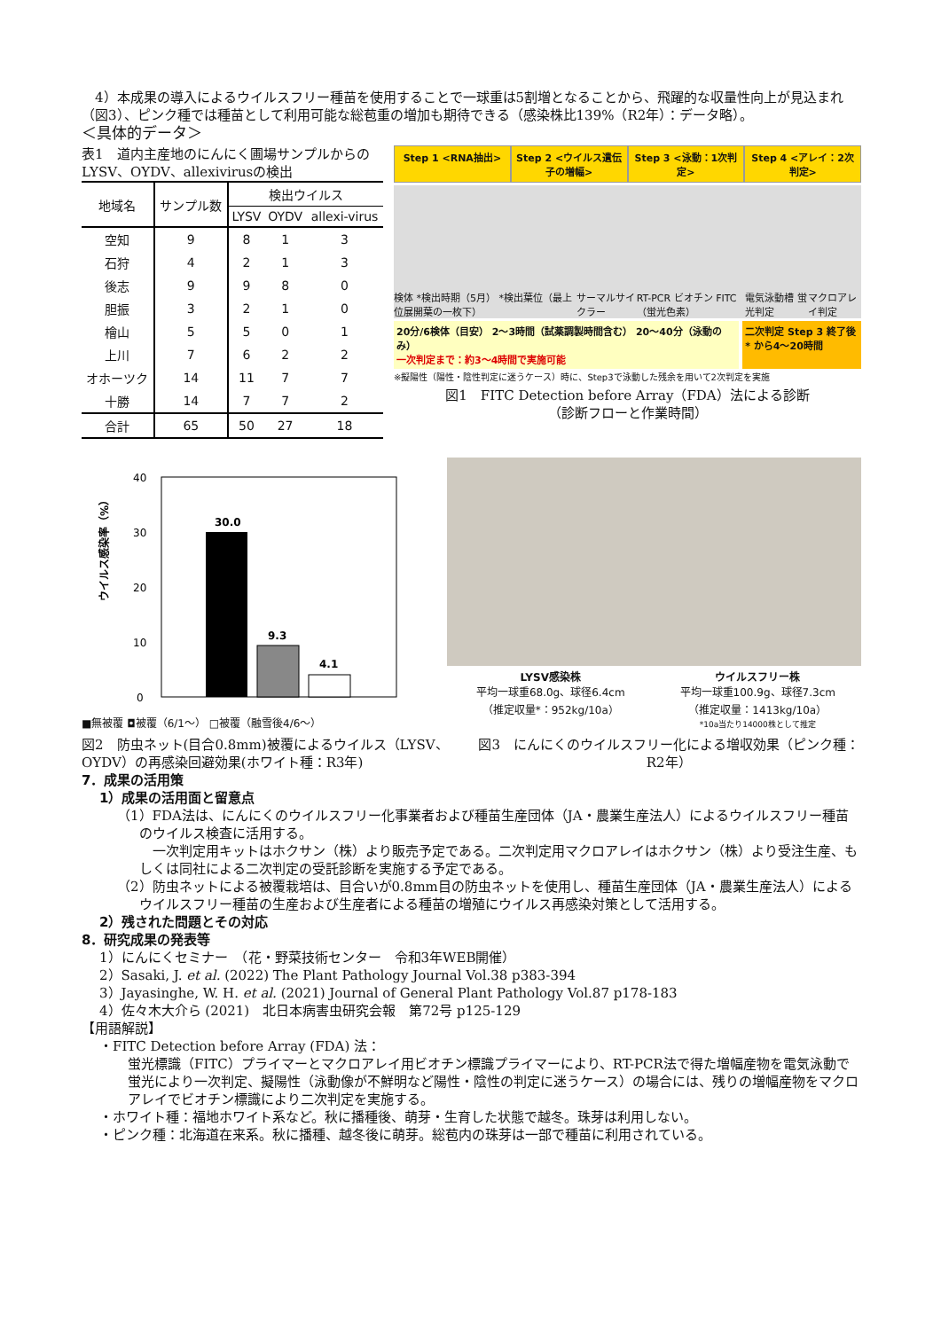4）本成果の導入によるウイルスフリー種苗を使用することで一球重は5割増となることから、飛躍的な収量性向上が見込まれ（図3）、ピンク種では種苗として利用可能な総苞重の増加も期待できる（感染株比139%（R2年）：データ略）。
＜具体的データ＞
表1　道内主産地のにんにく圃場サンプルからのLYSV、OYDV、allexivirusの検出
| 地域名 | サンプル数 | 検出ウイルス | | |
| --- | --- | --- | --- | --- |
| | | LYSV | OYDV | allexi-virus |
| 空知 | 9 | 8 | 1 | 3 |
| 石狩 | 4 | 2 | 1 | 3 |
| 後志 | 9 | 9 | 8 | 0 |
| 胆振 | 3 | 2 | 1 | 0 |
| 檜山 | 5 | 5 | 0 | 1 |
| 上川 | 7 | 6 | 2 | 2 |
| オホーツク | 14 | 11 | 7 | 7 |
| 十勝 | 14 | 7 | 7 | 2 |
| 合計 | 65 | 50 | 27 | 18 |
Step 1 <RNA抽出> Step 2 <ウイルス遺伝子の増幅> Step 3 <泳動：1次判定> Step 4 <アレイ：2次判定>
検体 *検出時期（5月） *検出葉位（最上位展開葉の一枚下） サーマルサイクラー RT-PCR ビオチン FITC（蛍光色素） 電気泳動槽 蛍光判定 マクロアレイ判定
20分/6検体（目安） 2〜3時間（試薬調製時間含む） 20〜40分（泳動のみ）
一次判定まで：約3〜4時間で実施可能
二次判定 Step 3 終了後* から4〜20時間
※擬陽性（陽性・陰性判定に迷うケース）時に、Step3で泳動した残余を用いて2次判定を実施
図1　FITC Detection before Array（FDA）法による診断
（診断フローと作業時間）
ウイルス感染率（%）
40
30
20
10
0
30.0
9.3
4.1
■無被覆 ◘被覆（6/1〜） □被覆（融雪後4/6〜）
LYSV感染株
平均一球重68.0g、球径6.4cm
（推定収量*：952kg/10a）
ウイルスフリー株
平均一球重100.9g、球径7.3cm
（推定収量：1413kg/10a）
*10a当たり14000株として推定
図2　防虫ネット(目合0.8mm)被覆によるウイルス（LYSV、OYDV）の再感染回避効果(ホワイト種：R3年)
図3　にんにくのウイルスフリー化による増収効果（ピンク種：R2年）
7．成果の活用策
1）成果の活用面と留意点
（1）FDA法は、にんにくのウイルスフリー化事業者および種苗生産団体（JA・農業生産法人）によるウイルスフリー種苗のウイルス検査に活用する。
　一次判定用キットはホクサン（株）より販売予定である。二次判定用マクロアレイはホクサン（株）より受注生産、もしくは同社による二次判定の受託診断を実施する予定である。
（2）防虫ネットによる被覆栽培は、目合いが0.8mm目の防虫ネットを使用し、種苗生産団体（JA・農業生産法人）によるウイルスフリー種苗の生産および生産者による種苗の増殖にウイルス再感染対策として活用する。
2）残された問題とその対応
8．研究成果の発表等
1）にんにくセミナー　（花・野菜技術センター　令和3年WEB開催）
2）Sasaki, J. et al. (2022) The Plant Pathology Journal Vol.38 p383-394
3）Jayasinghe, W. H. et al. (2021) Journal of General Plant Pathology Vol.87 p178-183
4）佐々木大介ら (2021)　北日本病害虫研究会報　第72号 p125-129
【用語解説】
・FITC Detection before Array (FDA) 法：
蛍光標識（FITC）プライマーとマクロアレイ用ビオチン標識プライマーにより、RT-PCR法で得た増幅産物を電気泳動で蛍光により一次判定、擬陽性（泳動像が不鮮明など陽性・陰性の判定に迷うケース）の場合には、残りの増幅産物をマクロアレイでビオチン標識により二次判定を実施する。
・ホワイト種：福地ホワイト系など。秋に播種後、萌芽・生育した状態で越冬。珠芽は利用しない。
・ピンク種：北海道在来系。秋に播種、越冬後に萌芽。総苞内の珠芽は一部で種苗に利用されている。